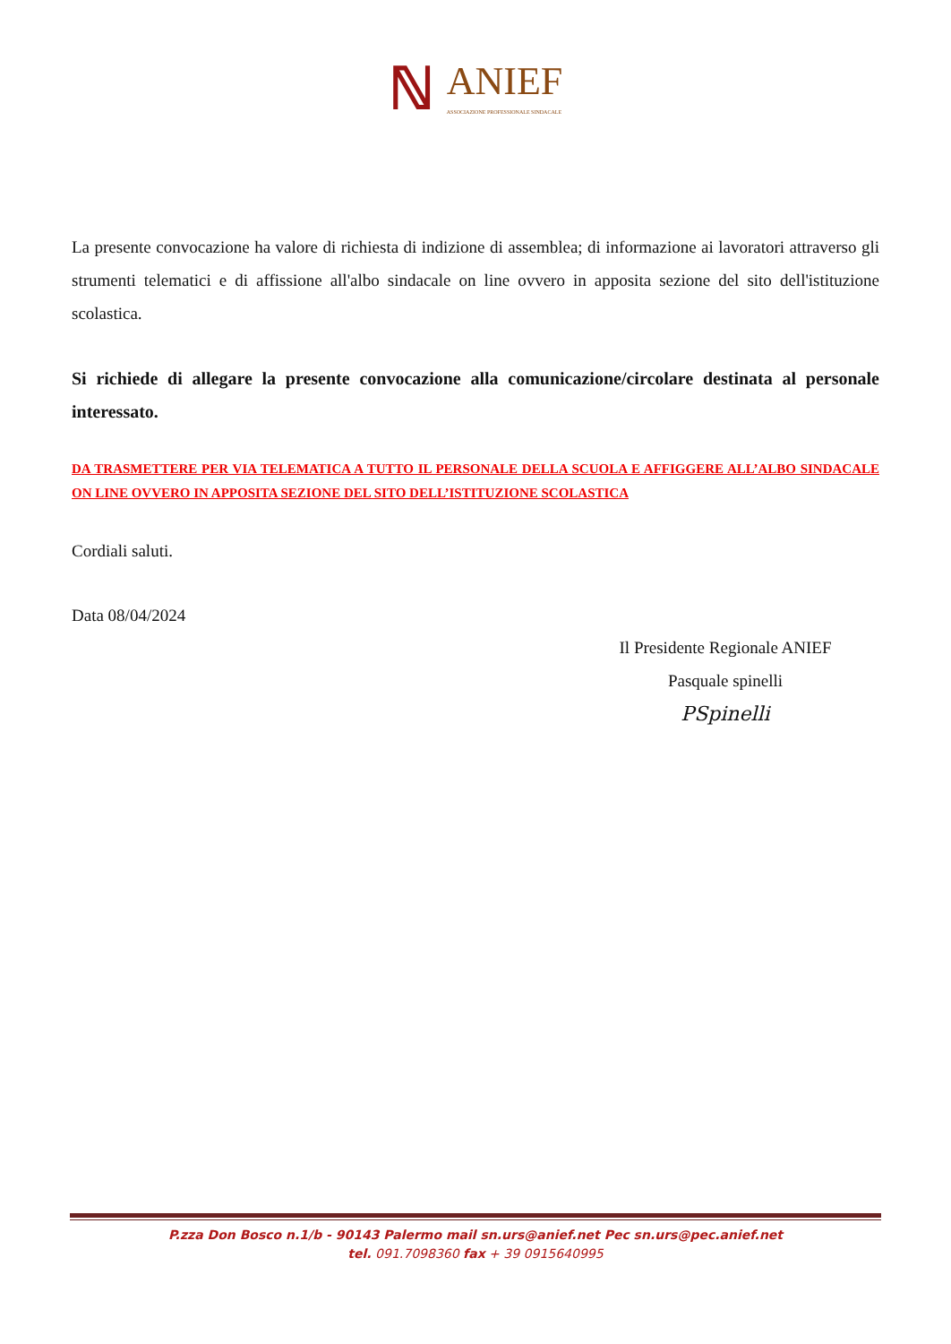ℕ ANIEF ASSOCIAZIONE PROFESSIONALE SINDACALE
La presente convocazione ha valore di richiesta di indizione di assemblea; di informazione ai lavoratori attraverso gli strumenti telematici e di affissione all'albo sindacale on line ovvero in apposita sezione del sito dell'istituzione scolastica.
Si richiede di allegare la presente convocazione alla comunicazione/circolare destinata al personale interessato.
DA TRASMETTERE PER VIA TELEMATICA A TUTTO IL PERSONALE DELLA SCUOLA E AFFIGGERE ALL’ALBO SINDACALE ON LINE OVVERO IN APPOSITA SEZIONE DEL SITO DELL’ISTITUZIONE SCOLASTICA
Cordiali saluti.
Data 08/04/2024
Il Presidente Regionale ANIEF
Pasquale spinelli
PSpinelli
P.zza Don Bosco n.1/b - 90143 Palermo mail sn.urs@anief.net Pec sn.urs@pec.anief.net
tel. 091.7098360 fax + 39 0915640995